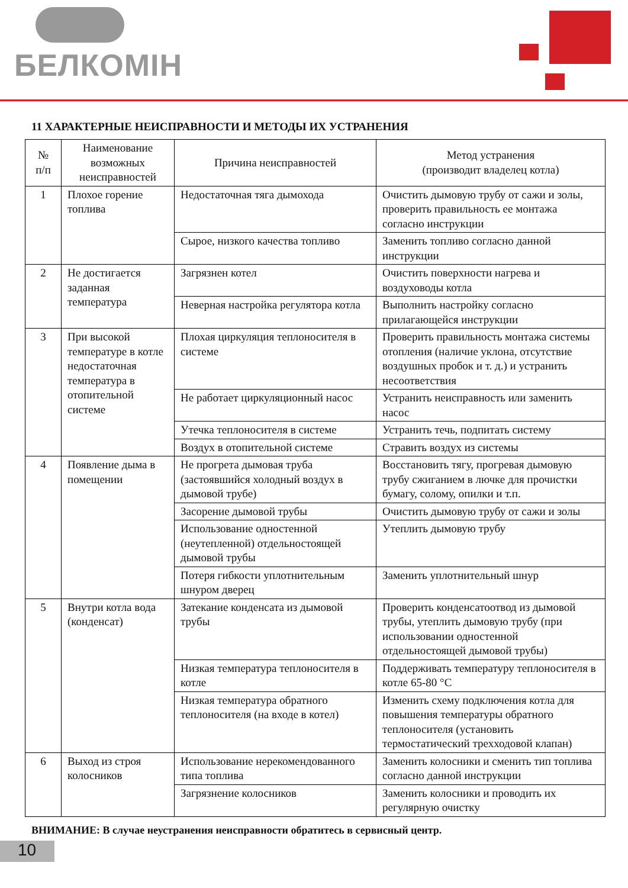БЕЛКОМІН
11 ХАРАКТЕРНЫЕ НЕИСПРАВНОСТИ И МЕТОДЫ ИХ УСТРАНЕНИЯ
| № п/п | Наименование возможных неисправностей | Причина неисправностей | Метод устранения (производит владелец котла) |
| --- | --- | --- | --- |
| 1 | Плохое горение топлива | Недостаточная тяга дымохода | Очистить дымовую трубу от сажи и золы, проверить правильность ее монтажа согласно инструкции |
| | | Сырое, низкого качества топливо | Заменить топливо согласно данной инструкции |
| 2 | Не достигается заданная температура | Загрязнен котел | Очистить поверхности нагрева и воздуховоды котла |
| | | Неверная настройка регулятора котла | Выполнить настройку согласно прилагающейся инструкции |
| 3 | При высокой температуре в котле недостаточная температура в отопительной системе | Плохая циркуляция теплоносителя в системе | Проверить правильность монтажа системы отопления (наличие уклона, отсутствие воздушных пробок и т. д.) и устранить несоответствия |
| | | Не работает циркуляционный насос | Устранить неисправность или заменить насос |
| | | Утечка теплоносителя в системе | Устранить течь, подпитать систему |
| | | Воздух в отопительной системе | Стравить воздух из системы |
| 4 | Появление дыма в помещении | Не прогрета дымовая труба (застоявшийся холодный воздух в дымовой трубе) | Восстановить тягу, прогревая дымовую трубу сжиганием в лючке для прочистки бумагу, солому, опилки и т.п. |
| | | Засорение дымовой трубы | Очистить дымовую трубу от сажи и золы |
| | | Использование одностенной (неутепленной) отдельностоящей дымовой трубы | Утеплить дымовую трубу |
| | | Потеря гибкости уплотнительным шнуром дверец | Заменить уплотнительный шнур |
| 5 | Внутри котла вода (конденсат) | Затекание конденсата из дымовой трубы | Проверить конденсатоотвод из дымовой трубы, утеплить дымовую трубу (при использовании одностенной отдельностоящей дымовой трубы) |
| | | Низкая температура теплоносителя в котле | Поддерживать температуру теплоносителя в котле 65-80 °С |
| | | Низкая температура обратного теплоносителя (на входе в котел) | Изменить схему подключения котла для повышения температуры обратного теплоносителя (установить термостатический трехходовой клапан) |
| 6 | Выход из строя колосников | Использование нерекомендованного типа топлива | Заменить колосники и сменить тип топлива согласно данной инструкции |
| | | Загрязнение колосников | Заменить колосники и проводить их регулярную очистку |
ВНИМАНИЕ: В случае неустранения неисправности обратитесь в сервисный центр.
10